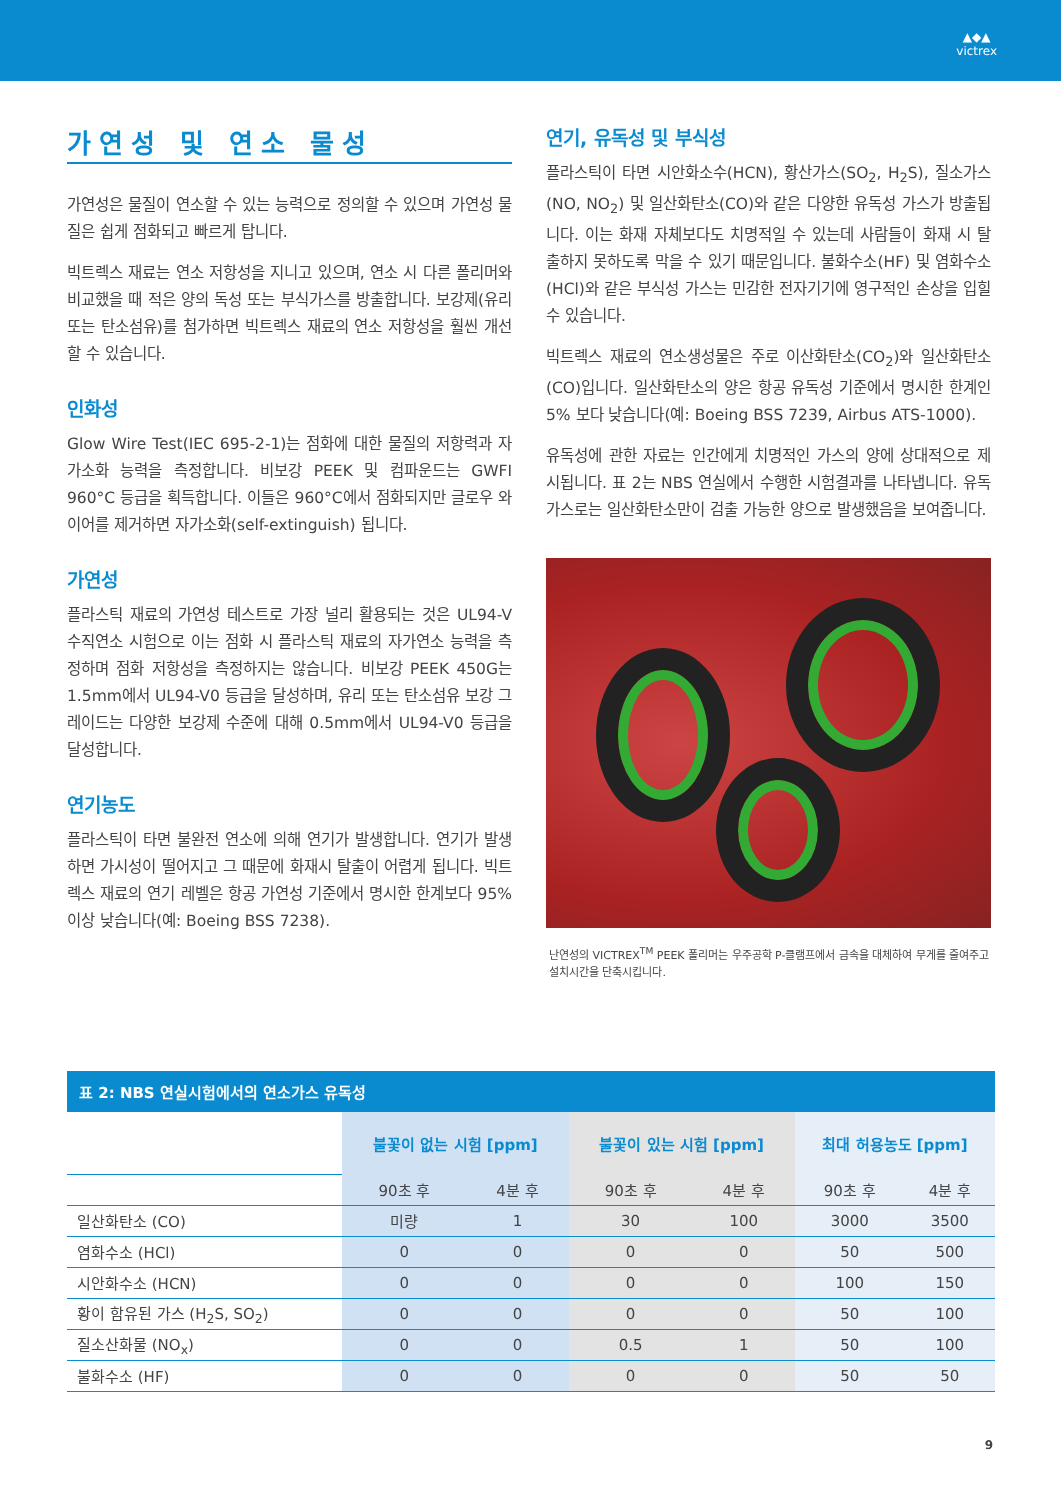▲◆▲
victrex
가연성 및 연소 물성
가연성은 물질이 연소할 수 있는 능력으로 정의할 수 있으며 가연성 물질은 쉽게 점화되고 빠르게 탑니다.
빅트렉스 재료는 연소 저항성을 지니고 있으며, 연소 시 다른 폴리머와 비교했을 때 적은 양의 독성 또는 부식가스를 방출합니다. 보강제(유리 또는 탄소섬유)를 첨가하면 빅트렉스 재료의 연소 저항성을 훨씬 개선할 수 있습니다.
인화성
Glow Wire Test(IEC 695-2-1)는 점화에 대한 물질의 저항력과 자가소화 능력을 측정합니다. 비보강 PEEK 및 컴파운드는 GWFI 960°C 등급을 획득합니다. 이들은 960°C에서 점화되지만 글로우 와이어를 제거하면 자가소화(self-extinguish) 됩니다.
가연성
플라스틱 재료의 가연성 테스트로 가장 널리 활용되는 것은 UL94-V 수직연소 시험으로 이는 점화 시 플라스틱 재료의 자가연소 능력을 측정하며 점화 저항성을 측정하지는 않습니다. 비보강 PEEK 450G는 1.5mm에서 UL94-V0 등급을 달성하며, 유리 또는 탄소섬유 보강 그레이드는 다양한 보강제 수준에 대해 0.5mm에서 UL94-V0 등급을 달성합니다.
연기농도
플라스틱이 타면 불완전 연소에 의해 연기가 발생합니다. 연기가 발생하면 가시성이 떨어지고 그 때문에 화재시 탈출이 어렵게 됩니다. 빅트렉스 재료의 연기 레벨은 항공 가연성 기준에서 명시한 한계보다 95% 이상 낮습니다(예: Boeing BSS 7238).
연기, 유독성 및 부식성
플라스틱이 타면 시안화소수(HCN), 황산가스(SO<sub>2</sub>, H<sub>2</sub>S), 질소가스(NO, NO<sub>2</sub>) 및 일산화탄소(CO)와 같은 다양한 유독성 가스가 방출됩니다. 이는 화재 자체보다도 치명적일 수 있는데 사람들이 화재 시 탈출하지 못하도록 막을 수 있기 때문입니다. 불화수소(HF) 및 염화수소(HCl)와 같은 부식성 가스는 민감한 전자기기에 영구적인 손상을 입힐 수 있습니다.
빅트렉스 재료의 연소생성물은 주로 이산화탄소(CO<sub>2</sub>)와 일산화탄소(CO)입니다. 일산화탄소의 양은 항공 유독성 기준에서 명시한 한계인 5% 보다 낮습니다(예: Boeing BSS 7239, Airbus ATS-1000).
유독성에 관한 자료는 인간에게 치명적인 가스의 양에 상대적으로 제시됩니다. 표 2는 NBS 연실에서 수행한 시험결과를 나타냅니다. 유독가스로는 일산화탄소만이 검출 가능한 양으로 발생했음을 보여줍니다.
난연성의 VICTREX<sup>TM</sup> PEEK 폴리머는 우주공학 P-클램프에서 금속을 대체하여 무게를 줄여주고 설치시간을 단축시킵니다.
표 2: NBS 연실시험에서의 연소가스 유독성
| | 불꽃이 없는 시험 [ppm] | | 불꽃이 있는 시험 [ppm] | | 최대 허용농도 [ppm] | |
| --- | --- | --- | --- | --- | --- | --- |
| | 90초 후 | 4분 후 | 90초 후 | 4분 후 | 90초 후 | 4분 후 |
| 일산화탄소 (CO) | 미량 | 1 | 30 | 100 | 3000 | 3500 |
| 염화수소 (HCl) | 0 | 0 | 0 | 0 | 50 | 500 |
| 시안화수소 (HCN) | 0 | 0 | 0 | 0 | 100 | 150 |
| 황이 함유된 가스 (H<sub>2</sub>S, SO<sub>2</sub>) | 0 | 0 | 0 | 0 | 50 | 100 |
| 질소산화물 (NO<sub>x</sub>) | 0 | 0 | 0.5 | 1 | 50 | 100 |
| 불화수소 (HF) | 0 | 0 | 0 | 0 | 50 | 50 |
9